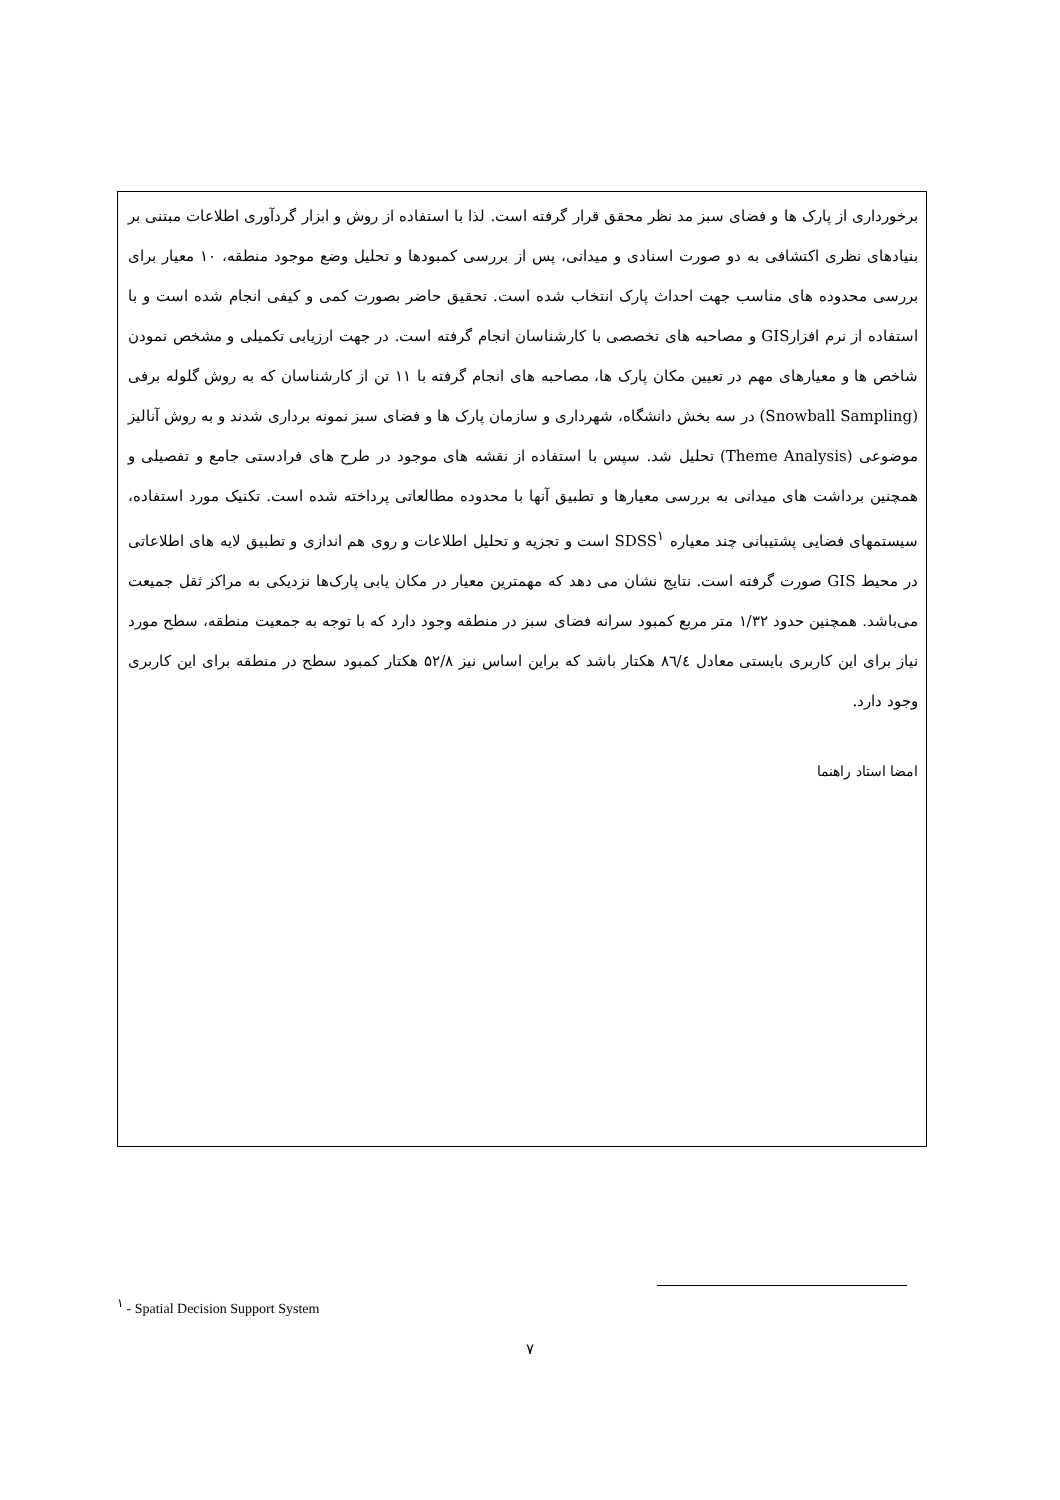برخورداری از پارک ها و فضای سبز مد نظر محقق قرار گرفته است. لذا با استفاده از روش و ابزار گردآوری اطلاعات مبتنی بر بنیادهای نظری اکتشافی به دو صورت اسنادی و میدانی، پس از بررسی کمبودها و تحلیل وضع موجود منطقه، ۱۰ معیار برای بررسی محدوده های مناسب جهت احداث پارک انتخاب شده است. تحقیق حاضر بصورت کمی و کیفی انجام شده است و با استفاده از نرم افزارGIS و مصاحبه های تخصصی با کارشناسان انجام گرفته است. در جهت ارزیابی تکمیلی و مشخص نمودن شاخص ها و معیارهای مهم در تعیین مکان پارک ها، مصاحبه های انجام گرفته با ۱۱ تن از کارشناسان که به روش گلوله برفی (Snowball Sampling) در سه بخش دانشگاه، شهرداری و سازمان پارک ها و فضای سبز نمونه برداری شدند و به روش آنالیز موضوعی (Theme Analysis) تحلیل شد. سپس با استفاده از نقشه های موجود در طرح های فرادستی جامع و تفصیلی و همچنین برداشت های میدانی به بررسی معیارها و تطبیق آنها با محدوده مطالعاتی پرداخته شده است. تکنیک مورد استفاده، سیستمهای فضایی پشتیبانی چند معیاره SDSS<sup>۱</sup> است و تجزیه و تحلیل اطلاعات و روی هم اندازی و تطبیق لایه های اطلاعاتی در محیط GIS صورت گرفته است. نتایج نشان می دهد که مهمترین معیار در مکان یابی پارک‌ها نزدیکی به مراکز ثقل جمیعت می‌باشد. همچنین حدود ۱/۳۲ متر مربع کمبود سرانه فضای سبز در منطقه وجود دارد که با توجه به جمعیت منطقه، سطح مورد نیاز برای این کاربری بایستی معادل ۸٦/٤ هکتار باشد که براین اساس نیز ۵۲/۸ هکتار کمبود سطح در منطقه برای این کاربری وجود دارد.
امضا استاد راهنما
<sup>۱</sup> - Spatial Decision Support System
۷